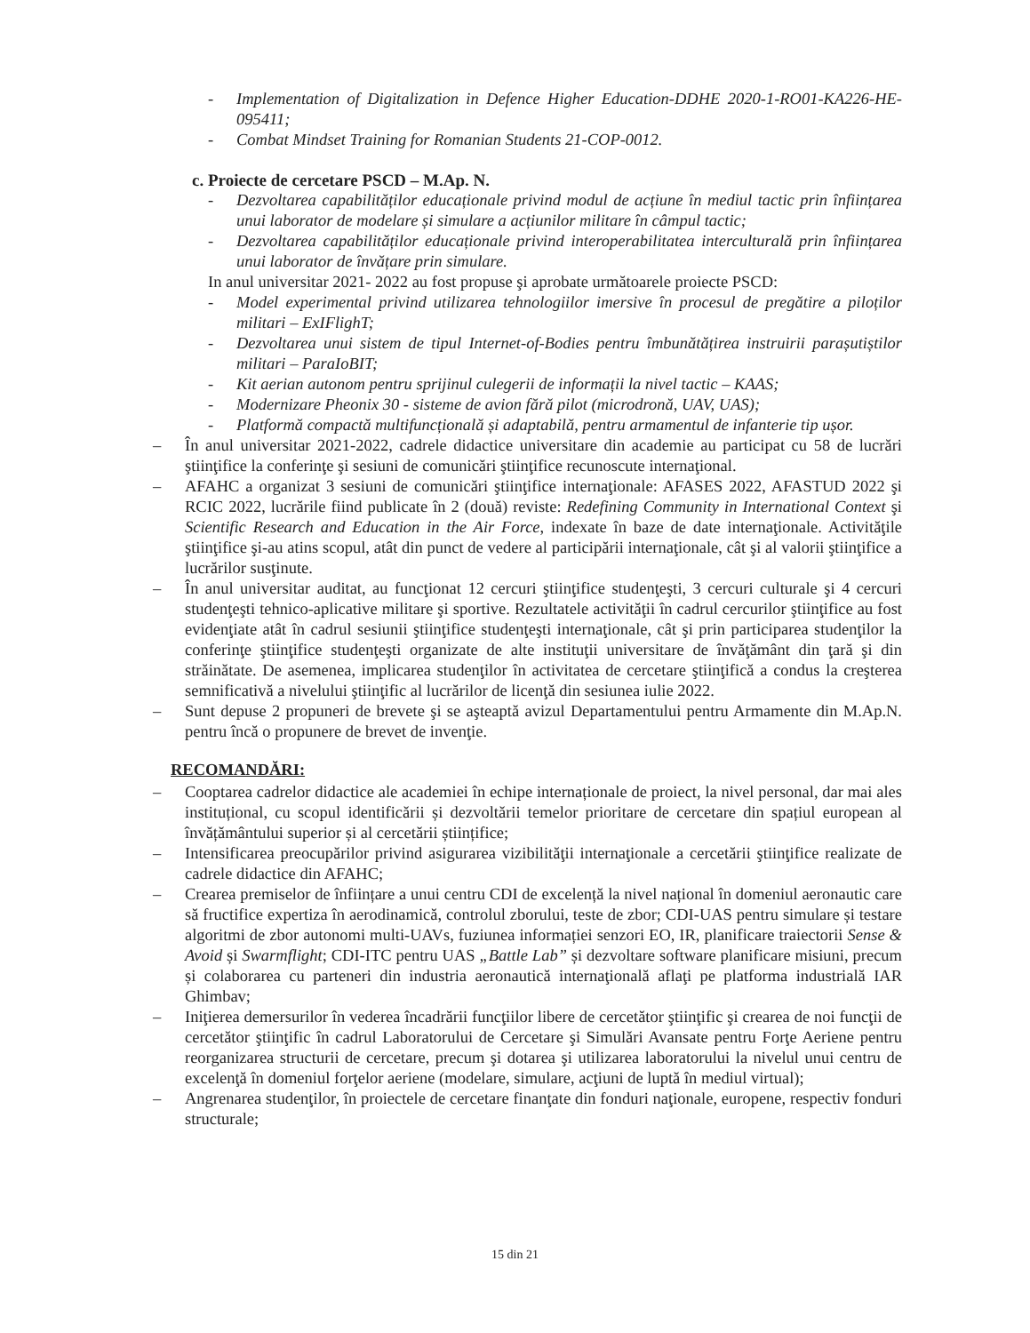- Implementation of Digitalization in Defence Higher Education-DDHE 2020-1-RO01-KA226-HE-095411;
- Combat Mindset Training for Romanian Students 21-COP-0012.
c. Proiecte de cercetare PSCD – M.Ap. N.
- Dezvoltarea capabilităților educaționale privind modul de acțiune în mediul tactic prin înființarea unui laborator de modelare și simulare a acțiunilor militare în câmpul tactic;
- Dezvoltarea capabilităților educaționale privind interoperabilitatea interculturală prin înființarea unui laborator de învățare prin simulare.
In anul universitar 2021- 2022 au fost propuse şi aprobate următoarele proiecte PSCD:
- Model experimental privind utilizarea tehnologiilor imersive în procesul de pregătire a piloților militari – ExIFlighT;
- Dezvoltarea unui sistem de tipul Internet-of-Bodies pentru îmbunătățirea instruirii parașutiștilor militari – ParaIoBIT;
- Kit aerian autonom pentru sprijinul culegerii de informații la nivel tactic – KAAS;
- Modernizare Pheonix 30 - sisteme de avion fără pilot (microdronă, UAV, UAS);
- Platformă compactă multifuncțională și adaptabilă, pentru armamentul de infanterie tip ușor.
– În anul universitar 2021-2022, cadrele didactice universitare din academie au participat cu 58 de lucrări ştiinţifice la conferinţe şi sesiuni de comunicări ştiinţifice recunoscute internaţional.
– AFAHC a organizat 3 sesiuni de comunicări ştiinţifice internaţionale: AFASES 2022, AFASTUD 2022 şi RCIC 2022, lucrările fiind publicate în 2 (două) reviste: Redefining Community in International Context şi Scientific Research and Education in the Air Force, indexate în baze de date internaţionale. Activităţile ştiinţifice şi-au atins scopul, atât din punct de vedere al participării internaţionale, cât şi al valorii ştiinţifice a lucrărilor susţinute.
– În anul universitar auditat, au funcţionat 12 cercuri ştiinţifice studenţeşti, 3 cercuri culturale şi 4 cercuri studenţeşti tehnico-aplicative militare şi sportive. Rezultatele activităţii în cadrul cercurilor ştiinţifice au fost evidenţiate atât în cadrul sesiunii ştiinţifice studenţeşti internaţionale, cât şi prin participarea studenţilor la conferinţe ştiinţifice studenţeşti organizate de alte instituţii universitare de învăţământ din ţară şi din străinătate. De asemenea, implicarea studenţilor în activitatea de cercetare ştiinţifică a condus la creşterea semnificativă a nivelului ştiinţific al lucrărilor de licenţă din sesiunea iulie 2022.
– Sunt depuse 2 propuneri de brevete şi se aşteaptă avizul Departamentului pentru Armamente din M.Ap.N. pentru încă o propunere de brevet de invenţie.
RECOMANDĂRI:
– Cooptarea cadrelor didactice ale academiei în echipe internaționale de proiect, la nivel personal, dar mai ales instituțional, cu scopul identificării și dezvoltării temelor prioritare de cercetare din spațiul european al învățământului superior și al cercetării științifice;
– Intensificarea preocupărilor privind asigurarea vizibilităţii internaţionale a cercetării ştiinţifice realizate de cadrele didactice din AFAHC;
– Crearea premiselor de înființare a unui centru CDI de excelență la nivel național în domeniul aeronautic care să fructifice expertiza în aerodinamică, controlul zborului, teste de zbor; CDI-UAS pentru simulare și testare algoritmi de zbor autonomi multi-UAVs, fuziunea informației senzori EO, IR, planificare traiectorii Sense & Avoid și Swarmflight; CDI-ITC pentru UAS „Battle Lab” și dezvoltare software planificare misiuni, precum și colaborarea cu parteneri din industria aeronautică internaţională aflaţi pe platforma industrială IAR Ghimbav;
– Iniţierea demersurilor în vederea încadrării funcţiilor libere de cercetător ştiinţific şi crearea de noi funcţii de cercetător ştiinţific în cadrul Laboratorului de Cercetare şi Simulări Avansate pentru Forţe Aeriene pentru reorganizarea structurii de cercetare, precum şi dotarea şi utilizarea laboratorului la nivelul unui centru de excelenţă în domeniul forţelor aeriene (modelare, simulare, acţiuni de luptă în mediul virtual);
– Angrenarea studenţilor, în proiectele de cercetare finanţate din fonduri naţionale, europene, respectiv fonduri structurale;
15 din 21